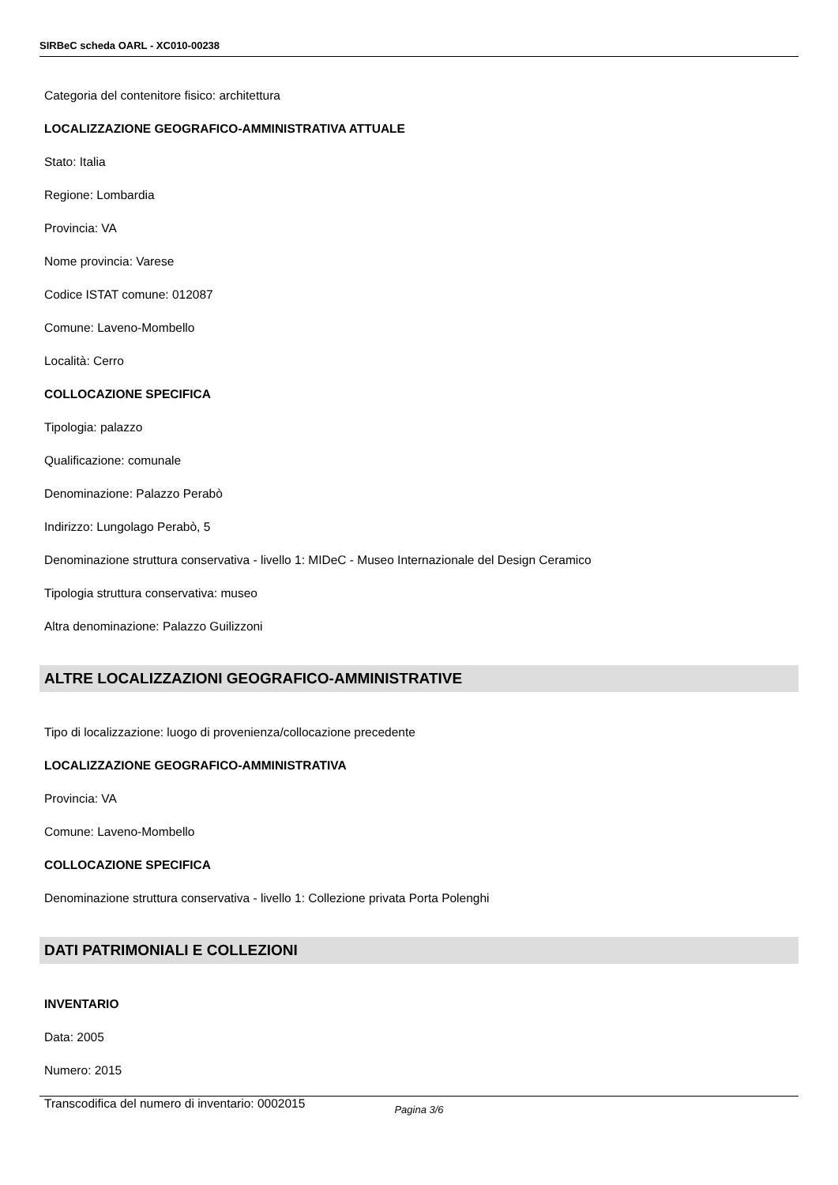SIRBeC scheda OARL - XC010-00238
Categoria del contenitore fisico: architettura
LOCALIZZAZIONE GEOGRAFICO-AMMINISTRATIVA ATTUALE
Stato: Italia
Regione: Lombardia
Provincia: VA
Nome provincia: Varese
Codice ISTAT comune: 012087
Comune: Laveno-Mombello
Località: Cerro
COLLOCAZIONE SPECIFICA
Tipologia: palazzo
Qualificazione: comunale
Denominazione: Palazzo Perabò
Indirizzo: Lungolago Perabò, 5
Denominazione struttura conservativa - livello 1: MIDeC - Museo Internazionale del Design Ceramico
Tipologia struttura conservativa: museo
Altra denominazione: Palazzo Guilizzoni
ALTRE LOCALIZZAZIONI GEOGRAFICO-AMMINISTRATIVE
Tipo di localizzazione: luogo di provenienza/collocazione precedente
LOCALIZZAZIONE GEOGRAFICO-AMMINISTRATIVA
Provincia: VA
Comune: Laveno-Mombello
COLLOCAZIONE SPECIFICA
Denominazione struttura conservativa - livello 1: Collezione privata Porta Polenghi
DATI PATRIMONIALI E COLLEZIONI
INVENTARIO
Data: 2005
Numero: 2015
Transcodifica del numero di inventario: 0002015
Pagina 3/6